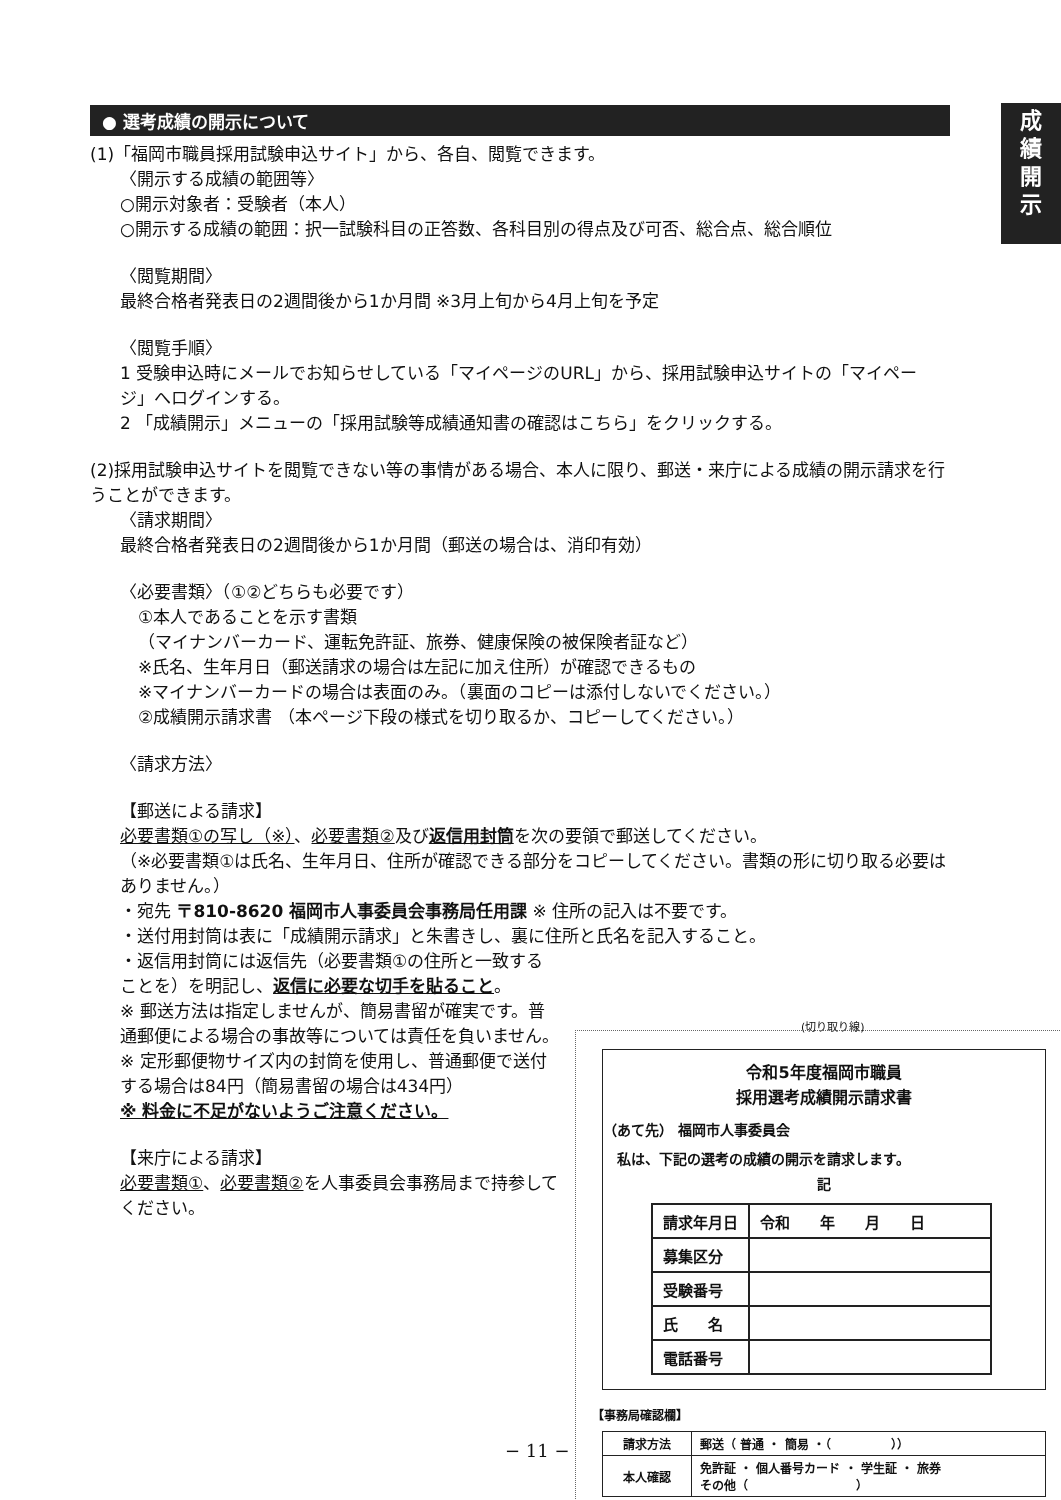成
績
開
示
● 選考成績の開示について
(1)「福岡市職員採用試験申込サイト」から、各自、閲覧できます。
〈開示する成績の範囲等〉
○開示対象者：受験者（本人）
○開示する成績の範囲：択一試験科目の正答数、各科目別の得点及び可否、総合点、総合順位
〈閲覧期間〉
最終合格者発表日の2週間後から1か月間 ※3月上旬から4月上旬を予定
〈閲覧手順〉
1 受験申込時にメールでお知らせしている「マイページのURL」から、採用試験申込サイトの「マイページ」へログインする。
2 「成績開示」メニューの「採用試験等成績通知書の確認はこちら」をクリックする。
(2)採用試験申込サイトを閲覧できない等の事情がある場合、本人に限り、郵送・来庁による成績の開示請求を行うことができます。
〈請求期間〉
最終合格者発表日の2週間後から1か月間（郵送の場合は、消印有効）
〈必要書類〉（①②どちらも必要です）
①本人であることを示す書類
（マイナンバーカード、運転免許証、旅券、健康保険の被保険者証など）
※氏名、生年月日（郵送請求の場合は左記に加え住所）が確認できるもの
※マイナンバーカードの場合は表面のみ。（裏面のコピーは添付しないでください。）
②成績開示請求書 （本ページ下段の様式を切り取るか、コピーしてください。）
〈請求方法〉
【郵送による請求】
必要書類①の写し（※）、必要書類②及び返信用封筒を次の要領で郵送してください。
（※必要書類①は氏名、生年月日、住所が確認できる部分をコピーしてください。書類の形に切り取る必要はありません。）
・宛先 〒810-8620 福岡市人事委員会事務局任用課 ※ 住所の記入は不要です。
・送付用封筒は表に「成績開示請求」と朱書きし、裏に住所と氏名を記入すること。
・返信用封筒には返信先（必要書類①の住所と一致することを）を明記し、返信に必要な切手を貼ること。
※ 郵送方法は指定しませんが、簡易書留が確実です。普通郵便による場合の事故等については責任を負いません。
※ 定形郵便物サイズ内の封筒を使用し、普通郵便で送付する場合は84円（簡易書留の場合は434円）
※ 料金に不足がないようご注意ください。
【来庁による請求】
必要書類①、必要書類②を人事委員会事務局まで持参してください。
(切り取り線)
令和5年度福岡市職員
採用選考成績開示請求書
（あて先） 福岡市人事委員会
私は、下記の選考の成績の開示を請求します。
記
| 請求年月日 | 令和 年 月 日 |
| 募集区分 | |
| 受験番号 | |
| 氏 名 | |
| 電話番号 | |
【事務局確認欄】
| 請求方法 | 郵送（ 普通 ・ 簡易 ・（ ）） |
| 本人確認 | 免許証 ・ 個人番号カード ・ 学生証 ・ 旅券 その他（ ） |
− 11 −